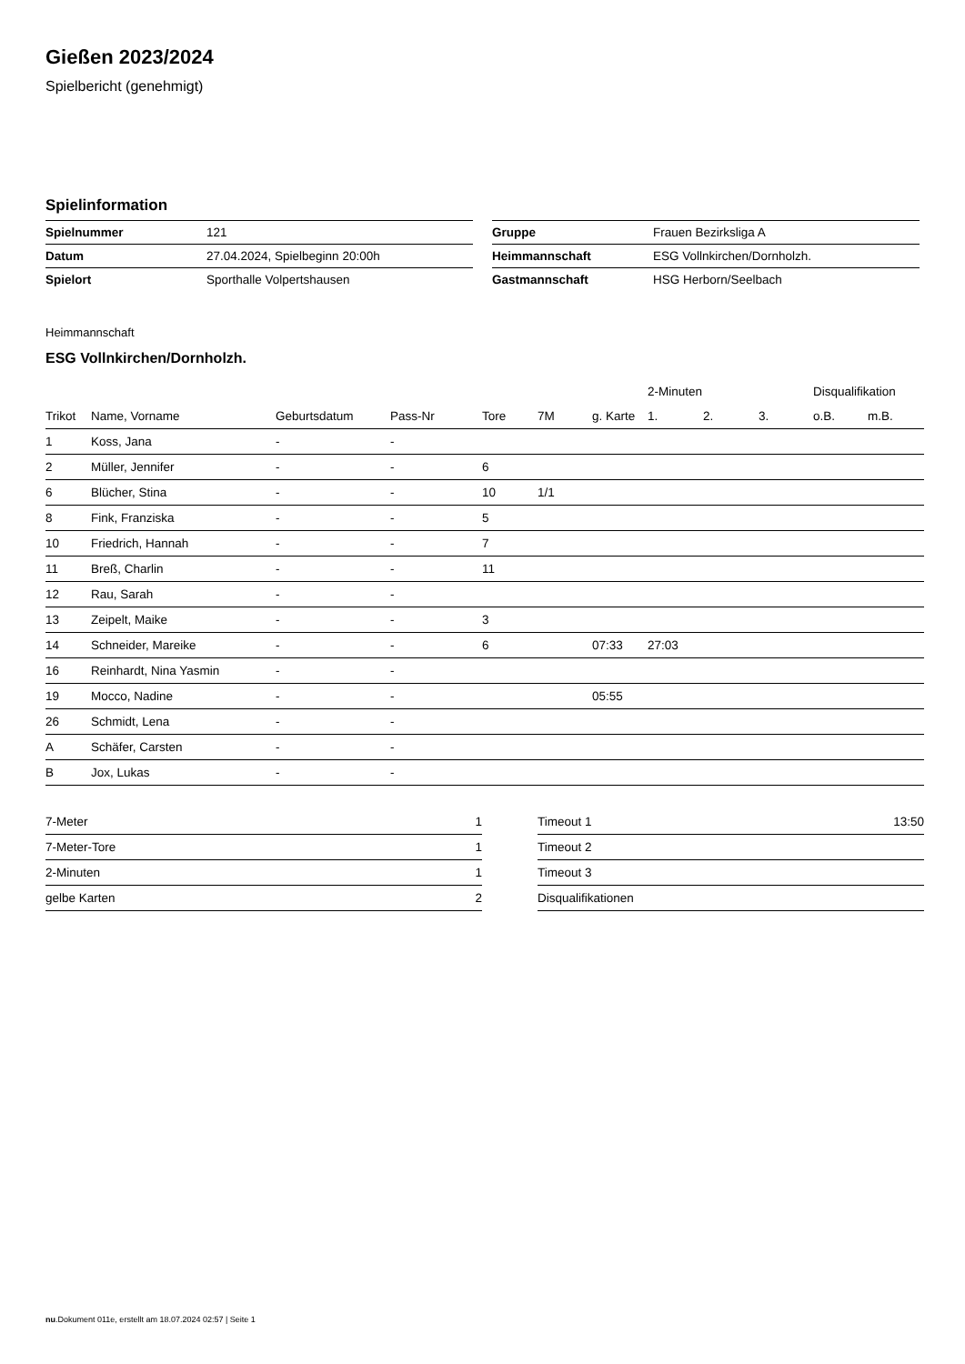Gießen 2023/2024
Spielbericht (genehmigt)
Spielinformation
| Spielnummer | 121 |
| Datum | 27.04.2024, Spielbeginn 20:00h |
| Spielort | Sporthalle Volpertshausen |
| Gruppe | Frauen Bezirksliga A |
| Heimmannschaft | ESG Vollnkirchen/Dornholzh. |
| Gastmannschaft | HSG Herborn/Seelbach |
Heimmannschaft
ESG Vollnkirchen/Dornholzh.
| | | | | | | | 2-Minuten | | | Disqualifikation | |
| --- | --- | --- | --- | --- | --- | --- | --- | --- | --- | --- | --- |
| Trikot | Name, Vorname | Geburtsdatum | Pass-Nr | Tore | 7M | g. Karte | 1. | 2. | 3. | o.B. | m.B. |
| 1 | Koss, Jana | - | - | | | | | | | | |
| 2 | Müller, Jennifer | - | - | 6 | | | | | | | |
| 6 | Blücher, Stina | - | - | 10 | 1/1 | | | | | | |
| 8 | Fink, Franziska | - | - | 5 | | | | | | | |
| 10 | Friedrich, Hannah | - | - | 7 | | | | | | | |
| 11 | Breß, Charlin | - | - | 11 | | | | | | | |
| 12 | Rau, Sarah | - | - | | | | | | | | |
| 13 | Zeipelt, Maike | - | - | 3 | | | | | | | |
| 14 | Schneider, Mareike | - | - | 6 | | 07:33 | 27:03 | | | | |
| 16 | Reinhardt, Nina Yasmin | - | - | | | | | | | | |
| 19 | Mocco, Nadine | - | - | | | 05:55 | | | | | |
| 26 | Schmidt, Lena | - | - | | | | | | | | |
| A | Schäfer, Carsten | - | - | | | | | | | | |
| B | Jox, Lukas | - | - | | | | | | | | |
| 7-Meter | 1 |
| 7-Meter-Tore | 1 |
| 2-Minuten | 1 |
| gelbe Karten | 2 |
| Timeout 1 | 13:50 |
| Timeout 2 | |
| Timeout 3 | |
| Disqualifikationen | |
nu.Dokument 011e, erstellt am 18.07.2024 02:57 | Seite 1